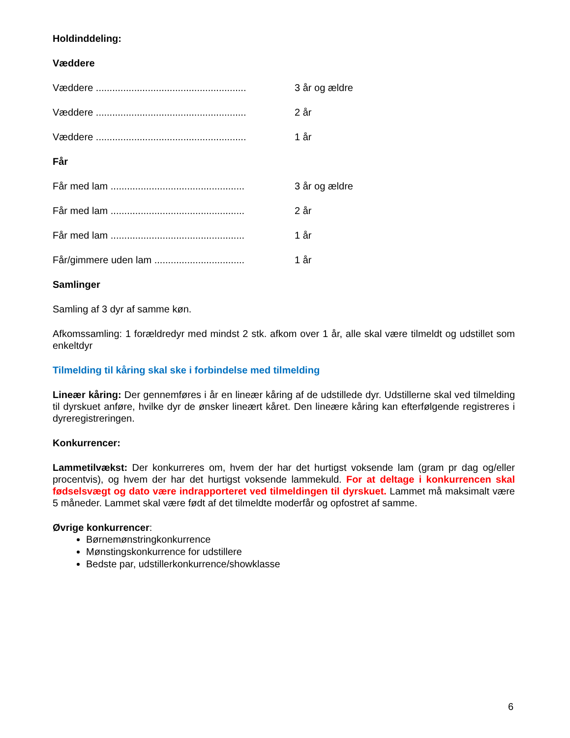Holdinddeling:
Væddere
Væddere ....................................................... 3 år og ældre
Væddere ....................................................... 2 år
Væddere ....................................................... 1 år
Får
Får med lam ................................................. 3 år og ældre
Får med lam ................................................. 2 år
Får med lam ................................................. 1 år
Får/gimmere uden lam ................................. 1 år
Samlinger
Samling af 3 dyr af samme køn.
Afkomssamling: 1 forældredyr med mindst 2 stk. afkom over 1 år, alle skal være tilmeldt og udstillet som enkeltdyr
Tilmelding til kåring skal ske i forbindelse med tilmelding
Lineær kåring: Der gennemføres i år en lineær kåring af de udstillede dyr. Udstillerne skal ved tilmelding til dyrskuet anføre, hvilke dyr de ønsker lineært kåret. Den lineære kåring kan efterfølgende registreres i dyreregistreringen.
Konkurrencer:
Lammetilvækst: Der konkurreres om, hvem der har det hurtigst voksende lam (gram pr dag og/eller procentvis), og hvem der har det hurtigst voksende lammekuld. For at deltage i konkurrencen skal fødselsvægt og dato være indrapporteret ved tilmeldingen til dyrskuet. Lammet må maksimalt være 5 måneder. Lammet skal være født af det tilmeldte moderfår og opfostret af samme.
Øvrige konkurrencer:
Børnemønstringkonkurrence
Mønstingskonkurrence for udstillere
Bedste par, udstillerkonkurrence/showklasse
6